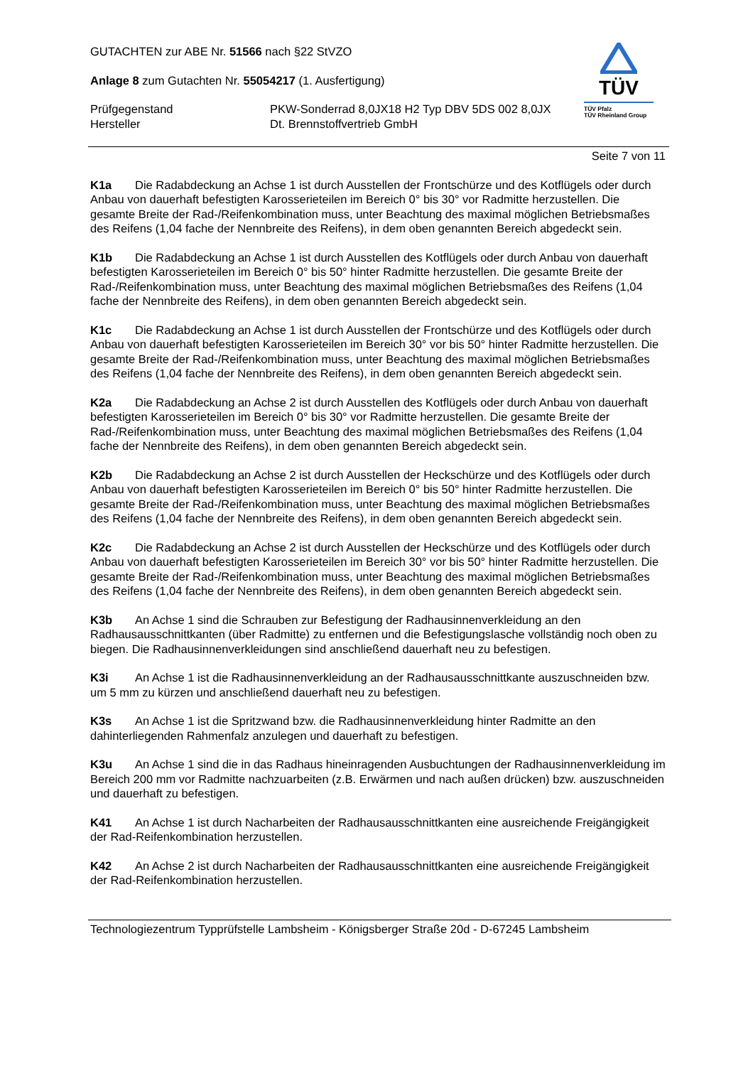TÜV
TÜV Pfalz
TÜV Rheinland Group
GUTACHTEN zur ABE Nr. 51566 nach §22 StVZO
Anlage 8 zum Gutachten Nr. 55054217 (1. Ausfertigung)
Prüfgegenstand PKW-Sonderrad 8,0JX18 H2 Typ DBV 5DS 002 8,0JX
Hersteller Dt. Brennstoffvertrieb GmbH
Seite 7 von 11
K1a Die Radabdeckung an Achse 1 ist durch Ausstellen der Frontschürze und des Kotflügels oder durch Anbau von dauerhaft befestigten Karosserieteilen im Bereich 0° bis 30° vor Radmitte herzustellen. Die gesamte Breite der Rad-/Reifenkombination muss, unter Beachtung des maximal möglichen Betriebsmaßes des Reifens (1,04 fache der Nennbreite des Reifens), in dem oben genannten Bereich abgedeckt sein.
K1b Die Radabdeckung an Achse 1 ist durch Ausstellen des Kotflügels oder durch Anbau von dauerhaft befestigten Karosserieteilen im Bereich 0° bis 50° hinter Radmitte herzustellen. Die gesamte Breite der Rad-/Reifenkombination muss, unter Beachtung des maximal möglichen Betriebsmaßes des Reifens (1,04 fache der Nennbreite des Reifens), in dem oben genannten Bereich abgedeckt sein.
K1c Die Radabdeckung an Achse 1 ist durch Ausstellen der Frontschürze und des Kotflügels oder durch Anbau von dauerhaft befestigten Karosserieteilen im Bereich 30° vor bis 50° hinter Radmitte herzustellen. Die gesamte Breite der Rad-/Reifenkombination muss, unter Beachtung des maximal möglichen Betriebsmaßes des Reifens (1,04 fache der Nennbreite des Reifens), in dem oben genannten Bereich abgedeckt sein.
K2a Die Radabdeckung an Achse 2 ist durch Ausstellen des Kotflügels oder durch Anbau von dauerhaft befestigten Karosserieteilen im Bereich 0° bis 30° vor Radmitte herzustellen. Die gesamte Breite der Rad-/Reifenkombination muss, unter Beachtung des maximal möglichen Betriebsmaßes des Reifens (1,04 fache der Nennbreite des Reifens), in dem oben genannten Bereich abgedeckt sein.
K2b Die Radabdeckung an Achse 2 ist durch Ausstellen der Heckschürze und des Kotflügels oder durch Anbau von dauerhaft befestigten Karosserieteilen im Bereich 0° bis 50° hinter Radmitte herzustellen. Die gesamte Breite der Rad-/Reifenkombination muss, unter Beachtung des maximal möglichen Betriebsmaßes des Reifens (1,04 fache der Nennbreite des Reifens), in dem oben genannten Bereich abgedeckt sein.
K2c Die Radabdeckung an Achse 2 ist durch Ausstellen der Heckschürze und des Kotflügels oder durch Anbau von dauerhaft befestigten Karosserieteilen im Bereich 30° vor bis 50° hinter Radmitte herzustellen. Die gesamte Breite der Rad-/Reifenkombination muss, unter Beachtung des maximal möglichen Betriebsmaßes des Reifens (1,04 fache der Nennbreite des Reifens), in dem oben genannten Bereich abgedeckt sein.
K3b An Achse 1 sind die Schrauben zur Befestigung der Radhausinnenverkleidung an den Radhausausschnittkanten (über Radmitte) zu entfernen und die Befestigungslasche vollständig noch oben zu biegen. Die Radhausinnenverkleidungen sind anschließend dauerhaft neu zu befestigen.
K3i An Achse 1 ist die Radhausinnenverkleidung an der Radhausausschnittkante auszuschneiden bzw. um 5 mm zu kürzen und anschließend dauerhaft neu zu befestigen.
K3s An Achse 1 ist die Spritzwand bzw. die Radhausinnenverkleidung hinter Radmitte an den dahinterliegenden Rahmenfalz anzulegen und dauerhaft zu befestigen.
K3u An Achse 1 sind die in das Radhaus hineinragenden Ausbuchtungen der Radhausinnenverkleidung im Bereich 200 mm vor Radmitte nachzuarbeiten (z.B. Erwärmen und nach außen drücken) bzw. auszuschneiden und dauerhaft zu befestigen.
K41 An Achse 1 ist durch Nacharbeiten der Radhausausschnittkanten eine ausreichende Freigängigkeit der Rad-Reifenkombination herzustellen.
K42 An Achse 2 ist durch Nacharbeiten der Radhausausschnittkanten eine ausreichende Freigängigkeit der Rad-Reifenkombination herzustellen.
Technologiezentrum Typprüfstelle Lambsheim - Königsberger Straße 20d - D-67245 Lambsheim